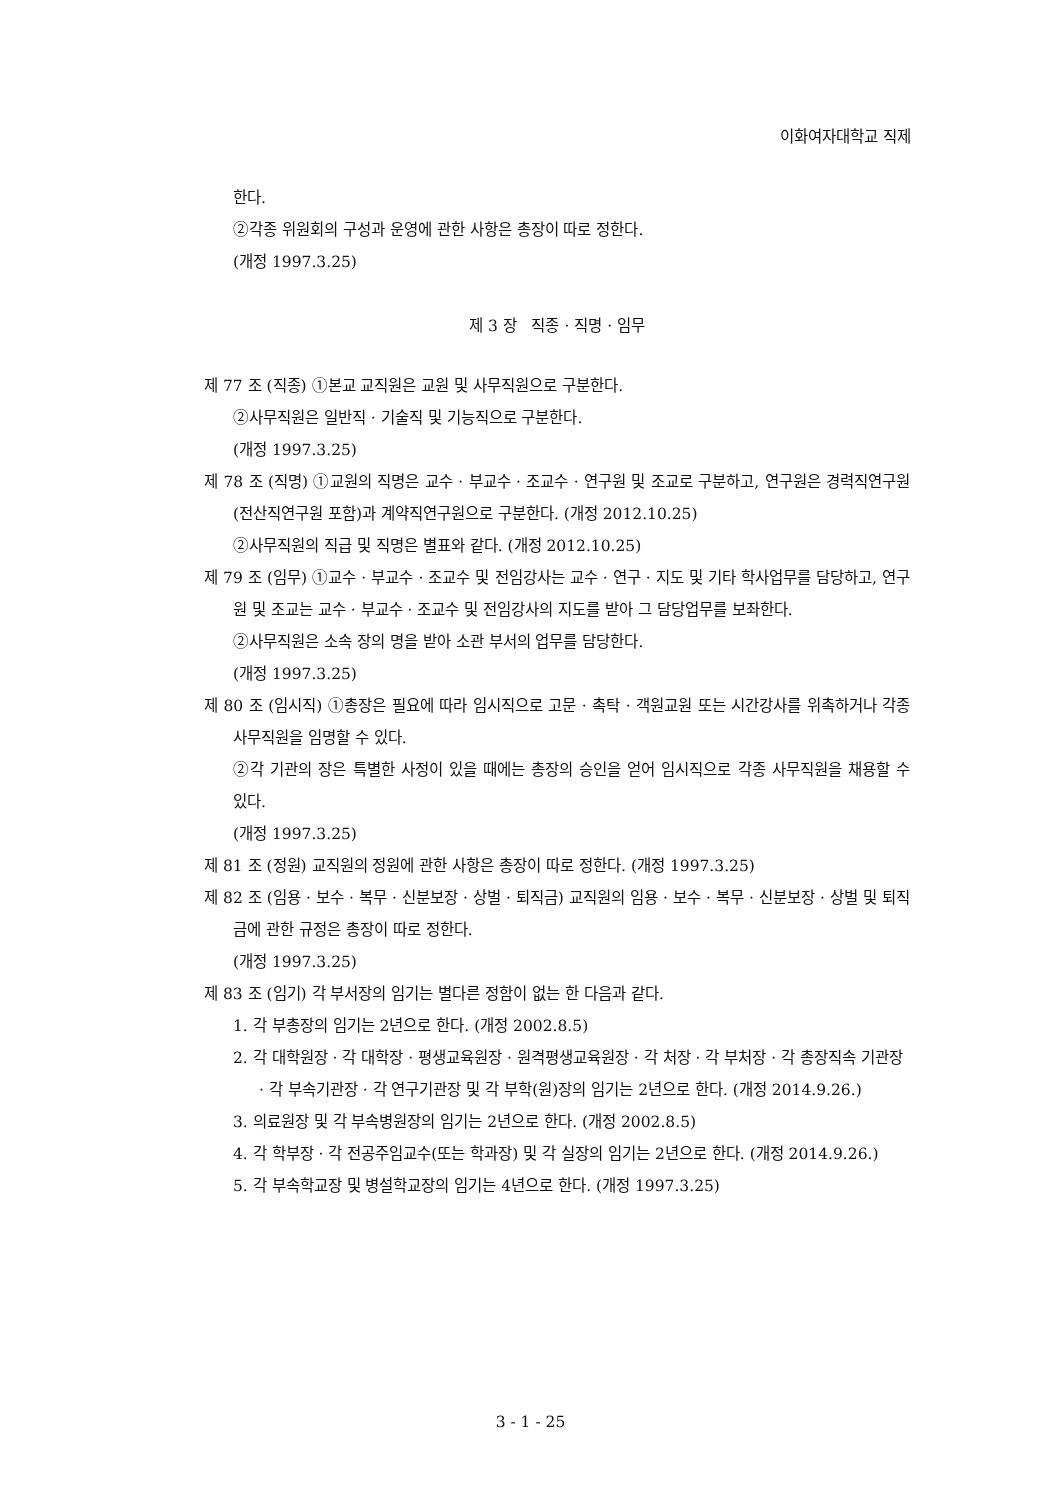이화여자대학교 직제
한다.
②각종 위원회의 구성과 운영에 관한 사항은 총장이 따로 정한다.
(개정 1997.3.25)
제 3 장 직종 · 직명 · 임무
제 77 조 (직종) ①본교 교직원은 교원 및 사무직원으로 구분한다.
②사무직원은 일반직 · 기술직 및 기능직으로 구분한다.
(개정 1997.3.25)
제 78 조 (직명) ①교원의 직명은 교수 · 부교수 · 조교수 · 연구원 및 조교로 구분하고, 연구원은 경력직연구원(전산직연구원 포함)과 계약직연구원으로 구분한다. (개정 2012.10.25)
②사무직원의 직급 및 직명은 별표와 같다. (개정 2012.10.25)
제 79 조 (임무) ①교수 · 부교수 · 조교수 및 전임강사는 교수 · 연구 · 지도 및 기타 학사업무를 담당하고, 연구원 및 조교는 교수 · 부교수 · 조교수 및 전임강사의 지도를 받아 그 담당업무를 보좌한다.
②사무직원은 소속 장의 명을 받아 소관 부서의 업무를 담당한다.
(개정 1997.3.25)
제 80 조 (임시직) ①총장은 필요에 따라 임시직으로 고문 · 촉탁 · 객원교원 또는 시간강사를 위촉하거나 각종 사무직원을 임명할 수 있다.
②각 기관의 장은 특별한 사정이 있을 때에는 총장의 승인을 얻어 임시직으로 각종 사무직원을 채용할 수 있다.
(개정 1997.3.25)
제 81 조 (정원) 교직원의 정원에 관한 사항은 총장이 따로 정한다. (개정 1997.3.25)
제 82 조 (임용 · 보수 · 복무 · 신분보장 · 상벌 · 퇴직금) 교직원의 임용 · 보수 · 복무 · 신분보장 · 상벌 및 퇴직금에 관한 규정은 총장이 따로 정한다.
(개정 1997.3.25)
제 83 조 (임기) 각 부서장의 임기는 별다른 정함이 없는 한 다음과 같다.
1. 각 부총장의 임기는 2년으로 한다. (개정 2002.8.5)
2. 각 대학원장 · 각 대학장 · 평생교육원장 · 원격평생교육원장 · 각 처장 · 각 부처장 · 각 총장직속 기관장 · 각 부속기관장 · 각 연구기관장 및 각 부학(원)장의 임기는 2년으로 한다. (개정 2014.9.26.)
3. 의료원장 및 각 부속병원장의 임기는 2년으로 한다. (개정 2002.8.5)
4. 각 학부장 · 각 전공주임교수(또는 학과장) 및 각 실장의 임기는 2년으로 한다. (개정 2014.9.26.)
5. 각 부속학교장 및 병설학교장의 임기는 4년으로 한다. (개정 1997.3.25)
3 - 1 - 25